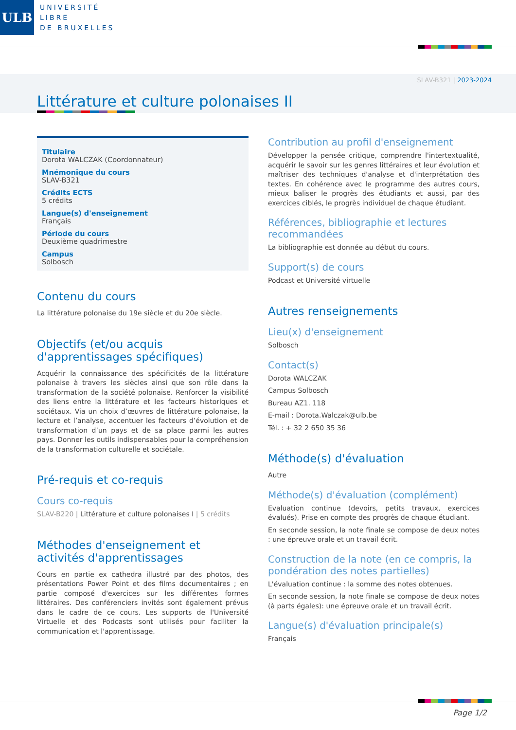ULB
UNIVERSITÉ
LIBRE
DE BRUXELLES
SLAV-B321 | 2023-2024
Littérature et culture polonaises II
Titulaire
Dorota WALCZAK (Coordonnateur)
Mnémonique du cours
SLAV-B321
Crédits ECTS
5 crédits
Langue(s) d'enseignement
Français
Période du cours
Deuxième quadrimestre
Campus
Solbosch
Contenu du cours
La littérature polonaise du 19e siècle et du 20e siècle.
Objectifs (et/ou acquis d'apprentissages spécifiques)
Acquérir la connaissance des spécificités de la littérature polonaise à travers les siècles ainsi que son rôle dans la transformation de la société polonaise. Renforcer la visibilité des liens entre la littérature et les facteurs historiques et sociétaux. Via un choix d’œuvres de littérature polonaise, la lecture et l’analyse, accentuer les facteurs d’évolution et de transformation d’un pays et de sa place parmi les autres pays. Donner les outils indispensables pour la compréhension de la transformation culturelle et sociétale.
Pré-requis et co-requis
Cours co-requis
SLAV-B220 | Littérature et culture polonaises I | 5 crédits
Méthodes d'enseignement et activités d'apprentissages
Cours en partie ex cathedra illustré par des photos, des présentations Power Point et des films documentaires ; en partie composé d'exercices sur les différentes formes littéraires. Des conférenciers invités sont également prévus dans le cadre de ce cours. Les supports de l'Université Virtuelle et des Podcasts sont utilisés pour faciliter la communication et l'apprentissage.
Contribution au profil d'enseignement
Développer la pensée critique, comprendre l'intertextualité, acquérir le savoir sur les genres littéraires et leur évolution et maîtriser des techniques d'analyse et d'interprétation des textes. En cohérence avec le programme des autres cours, mieux baliser le progrès des étudiants et aussi, par des exercices ciblés, le progrès individuel de chaque étudiant.
Références, bibliographie et lectures recommandées
La bibliographie est donnée au début du cours.
Support(s) de cours
Podcast et Université virtuelle
Autres renseignements
Lieu(x) d'enseignement
Solbosch
Contact(s)
Dorota WALCZAK
Campus Solbosch
Bureau AZ1. 118
E-mail : Dorota.Walczak@ulb.be
Tél. : + 32 2 650 35 36
Méthode(s) d'évaluation
Autre
Méthode(s) d'évaluation (complément)
Evaluation continue (devoirs, petits travaux, exercices évalués). Prise en compte des progrès de chaque étudiant.
En seconde session, la note finale se compose de deux notes : une épreuve orale et un travail écrit.
Construction de la note (en ce compris, la pondération des notes partielles)
L'évaluation continue : la somme des notes obtenues.
En seconde session, la note finale se compose de deux notes (à parts égales): une épreuve orale et un travail écrit.
Langue(s) d'évaluation principale(s)
Français
Page 1/2